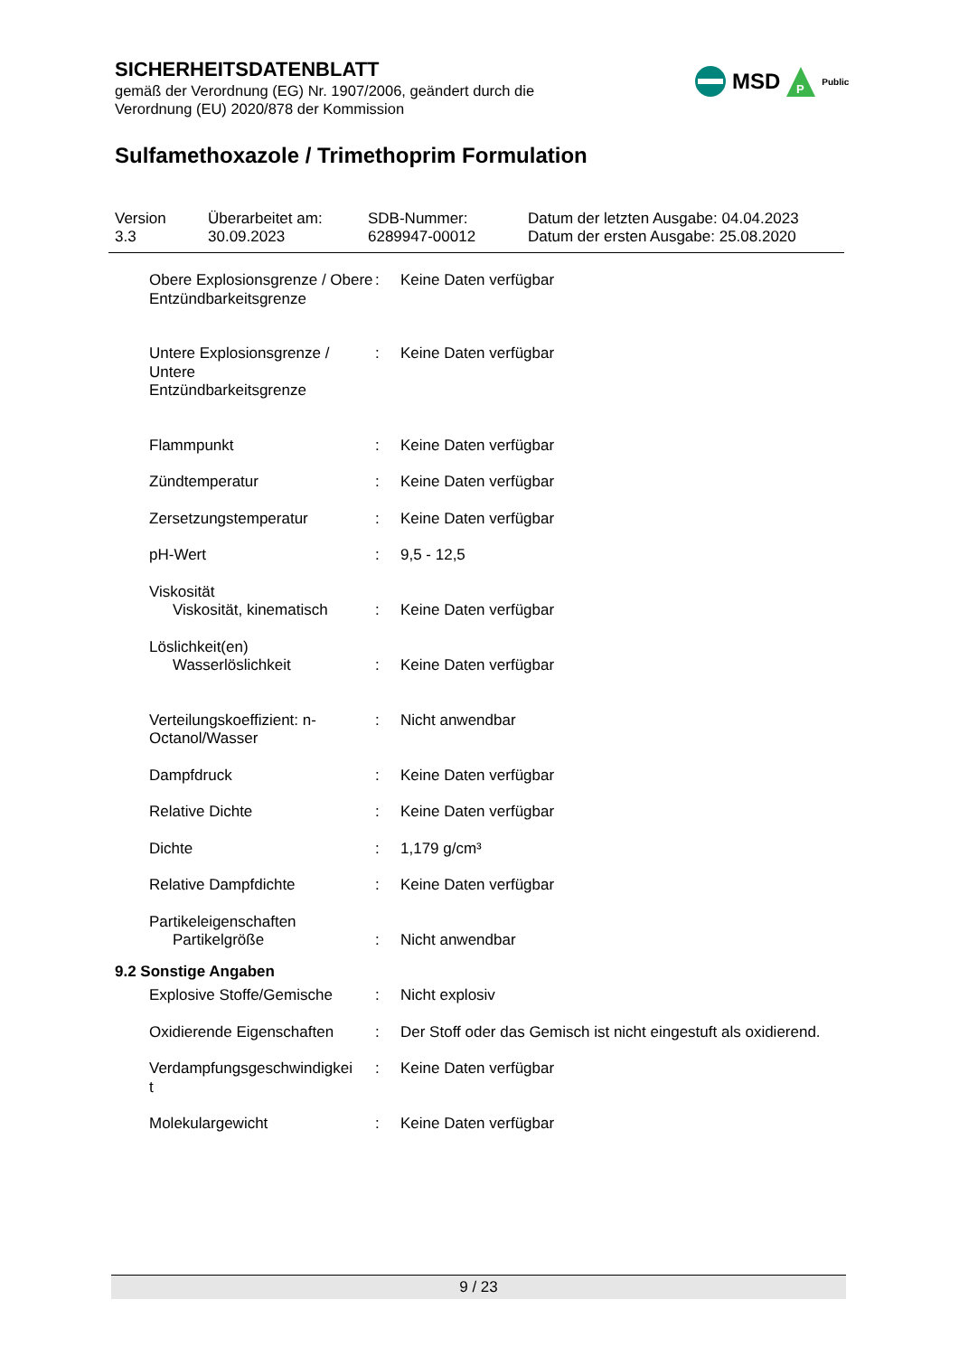SICHERHEITSDATENBLATT
gemäß der Verordnung (EG) Nr. 1907/2006, geändert durch die
Verordnung (EU) 2020/878 der Kommission
Sulfamethoxazole / Trimethoprim Formulation
MSD
P
Public
Version
3.3
Überarbeitet am:
30.09.2023
SDB-Nummer:
6289947-00012
Datum der letzten Ausgabe: 04.04.2023
Datum der ersten Ausgabe: 25.08.2020
Obere Explosionsgrenze / Obere Entzündbarkeitsgrenze
: Keine Daten verfügbar
Untere Explosionsgrenze / Untere
Entzündbarkeitsgrenze
: Keine Daten verfügbar
Flammpunkt : Keine Daten verfügbar
Zündtemperatur : Keine Daten verfügbar
Zersetzungstemperatur : Keine Daten verfügbar
pH-Wert : 9,5 - 12,5
Viskosität
Viskosität, kinematisch
:
Keine Daten verfügbar
Löslichkeit(en)
Wasserlöslichkeit
:
Keine Daten verfügbar
Verteilungskoeffizient: n-Octanol/Wasser
: Nicht anwendbar
Dampfdruck : Keine Daten verfügbar
Relative Dichte : Keine Daten verfügbar
Dichte : 1,179 g/cm³
Relative Dampfdichte : Keine Daten verfügbar
Partikeleigenschaften
Partikelgröße
:
Nicht anwendbar
9.2 Sonstige Angaben
Explosive Stoffe/Gemische
: Nicht explosiv
Oxidierende Eigenschaften
: Der Stoff oder das Gemisch ist nicht eingestuft als oxidierend.
Verdampfungsgeschwindigkei
t
: Keine Daten verfügbar
Molekulargewicht : Keine Daten verfügbar
9 / 23